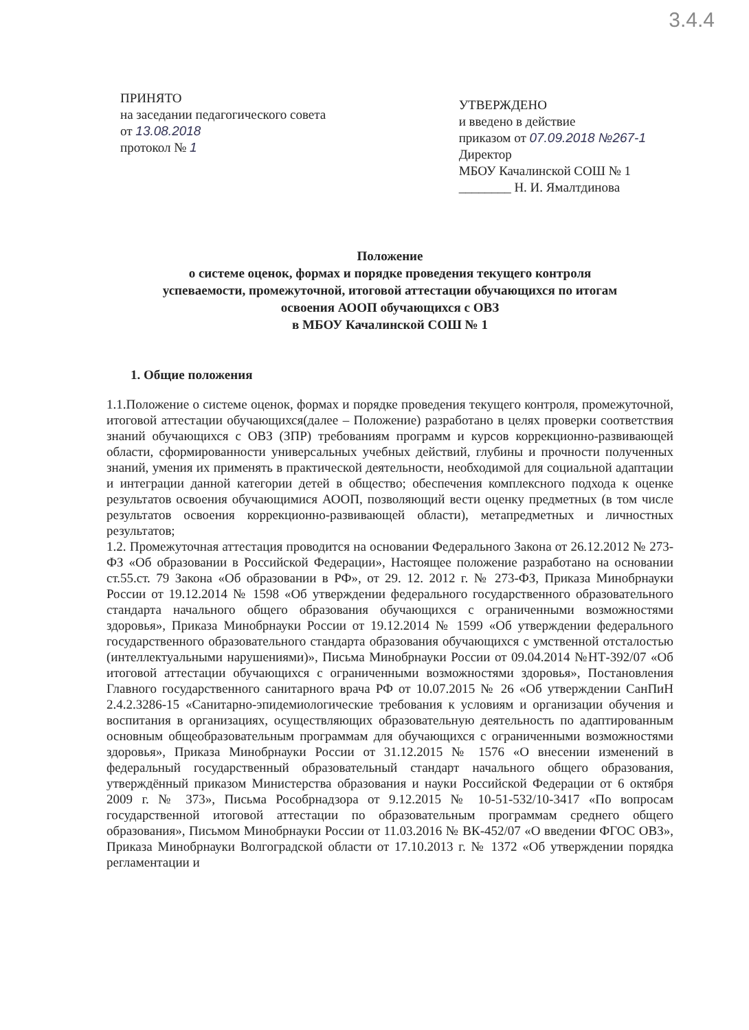3.4.4
ПРИНЯТО
на заседании педагогического совета
от 13.08.2018
протокол № 1
УТВЕРЖДЕНО
и введено в действие
приказом от 07.09.2018 №267-1
Директор
МБОУ Качалинской СОШ № 1
________ Н. И. Ямалтдинова
Положение
о системе оценок, формах и порядке проведения текущего контроля
успеваемости, промежуточной, итоговой аттестации обучающихся по итогам
освоения АООП обучающихся с ОВЗ
в МБОУ Качалинской СОШ № 1
1. Общие положения
1.1.Положение о системе оценок, формах и порядке проведения текущего контроля, промежуточной, итоговой аттестации обучающихся(далее – Положение) разработано в целях проверки соответствия знаний обучающихся с ОВЗ (ЗПР) требованиям программ и курсов коррекционно-развивающей области, сформированности универсальных учебных действий, глубины и прочности полученных знаний, умения их применять в практической деятельности, необходимой для социальной адаптации и интеграции данной категории детей в общество; обеспечения комплексного подхода к оценке результатов освоения обучающимися АООП, позволяющий вести оценку предметных (в том числе результатов освоения коррекционно-развивающей области), метапредметных и личностных результатов;
1.2. Промежуточная аттестация проводится на основании Федерального Закона от 26.12.2012 № 273-ФЗ «Об образовании в Российской Федерации», Настоящее положение разработано на основании ст.55.ст. 79 Закона «Об образовании в РФ», от 29. 12. 2012 г. № 273-ФЗ, Приказа Минобрнауки России от 19.12.2014 № 1598 «Об утверждении федерального государственного образовательного стандарта начального общего образования обучающихся с ограниченными возможностями здоровья», Приказа Минобрнауки России от 19.12.2014 № 1599 «Об утверждении федерального государственного образовательного стандарта образования обучающихся с умственной отсталостью (интеллектуальными нарушениями)», Письма Минобрнауки России от 09.04.2014 №НТ-392/07 «Об итоговой аттестации обучающихся с ограниченными возможностями здоровья», Постановления Главного государственного санитарного врача РФ от 10.07.2015 № 26 «Об утверждении СанПиН 2.4.2.3286-15 «Санитарно-эпидемиологические требования к условиям и организации обучения и воспитания в организациях, осуществляющих образовательную деятельность по адаптированным основным общеобразовательным программам для обучающихся с ограниченными возможностями здоровья», Приказа Минобрнауки России от 31.12.2015 № 1576 «О внесении изменений в федеральный государственный образовательный стандарт начального общего образования, утверждённый приказом Министерства образования и науки Российской Федерации от 6 октября 2009 г. № 373», Письма Рособрнадзора от 9.12.2015 № 10-51-532/10-3417 «По вопросам государственной итоговой аттестации по образовательным программам среднего общего образования», Письмом Минобрнауки России от 11.03.2016 № ВК-452/07 «О введении ФГОС ОВЗ», Приказа Минобрнауки Волгоградской области от 17.10.2013 г. № 1372 «Об утверждении порядка регламентации и